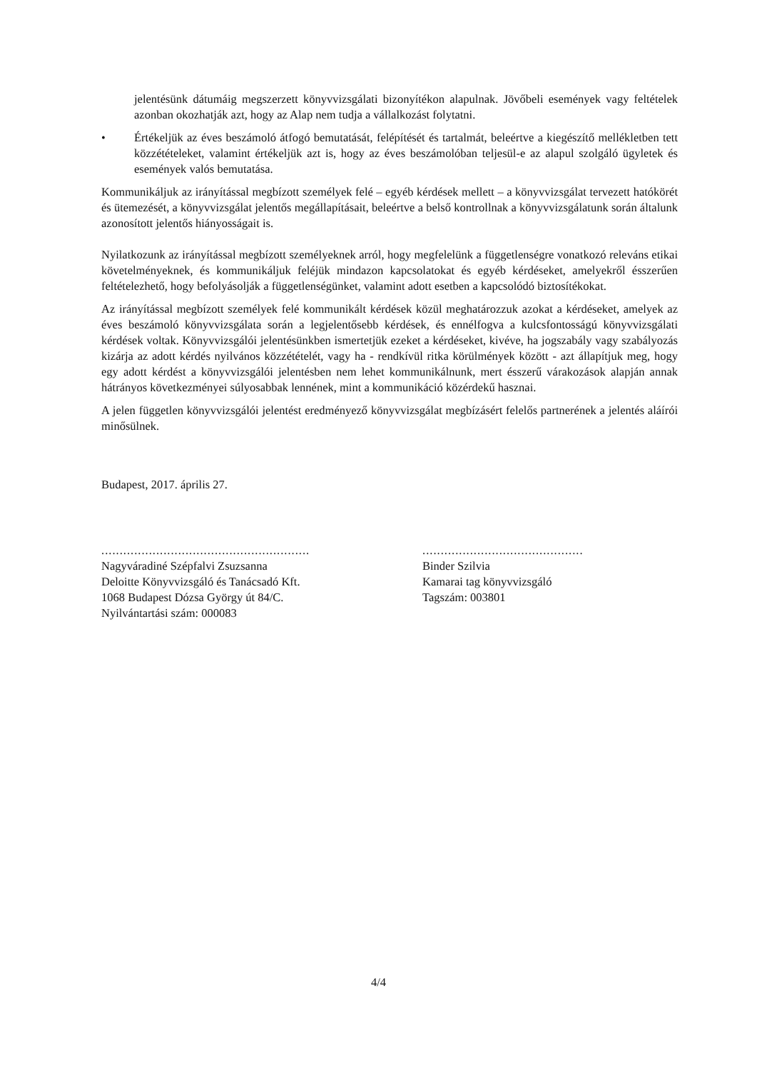jelentésünk dátumáig megszerzett könyvvizsgálati bizonyítékon alapulnak. Jövőbeli események vagy feltételek azonban okozhatják azt, hogy az Alap nem tudja a vállalkozást folytatni.
• Értékeljük az éves beszámoló átfogó bemutatását, felépítését és tartalmát, beleértve a kiegészítő mellékletben tett közzétételeket, valamint értékeljük azt is, hogy az éves beszámolóban teljesül-e az alapul szolgáló ügyletek és események valós bemutatása.
Kommunikáljuk az irányítással megbízott személyek felé – egyéb kérdések mellett – a könyvvizsgálat tervezett hatókörét és ütemezését, a könyvvizsgálat jelentős megállapításait, beleértve a belső kontrollnak a könyvvizsgálatunk során általunk azonosított jelentős hiányosságait is.
Nyilatkozunk az irányítással megbízott személyeknek arról, hogy megfelelünk a függetlenségre vonatkozó releváns etikai követelményeknek, és kommunikáljuk feléjük mindazon kapcsolatokat és egyéb kérdéseket, amelyekről ésszerűen feltételezhető, hogy befolyásolják a függetlenségünket, valamint adott esetben a kapcsolódó biztosítékokat.
Az irányítással megbízott személyek felé kommunikált kérdések közül meghatározzuk azokat a kérdéseket, amelyek az éves beszámoló könyvvizsgálata során a legjelentősebb kérdések, és ennélfogva a kulcsfontosságú könyvvizsgálati kérdések voltak. Könyvvizsgálói jelentésünkben ismertetjük ezeket a kérdéseket, kivéve, ha jogszabály vagy szabályozás kizárja az adott kérdés nyilvános közzétételét, vagy ha - rendkívül ritka körülmények között - azt állapítjuk meg, hogy egy adott kérdést a könyvvizsgálói jelentésben nem lehet kommunikálnunk, mert ésszerű várakozások alapján annak hátrányos következményei súlyosabbak lennének, mint a kommunikáció közérdekű hasznai.
A jelen független könyvvizsgálói jelentést eredményező könyvvizsgálat megbízásért felelős partnerének a jelentés aláírói minősülnek.
Budapest, 2017. április 27.
.........................................................
Nagyváradiné Szépfalvi Zsuzsanna
Deloitte Könyvvizsgáló és Tanácsadó Kft.
1068 Budapest Dózsa György út 84/C.
Nyilvántartási szám: 000083
............................................
Binder Szilvia
Kamarai tag könyvvizsgáló
Tagszám: 003801
4/4